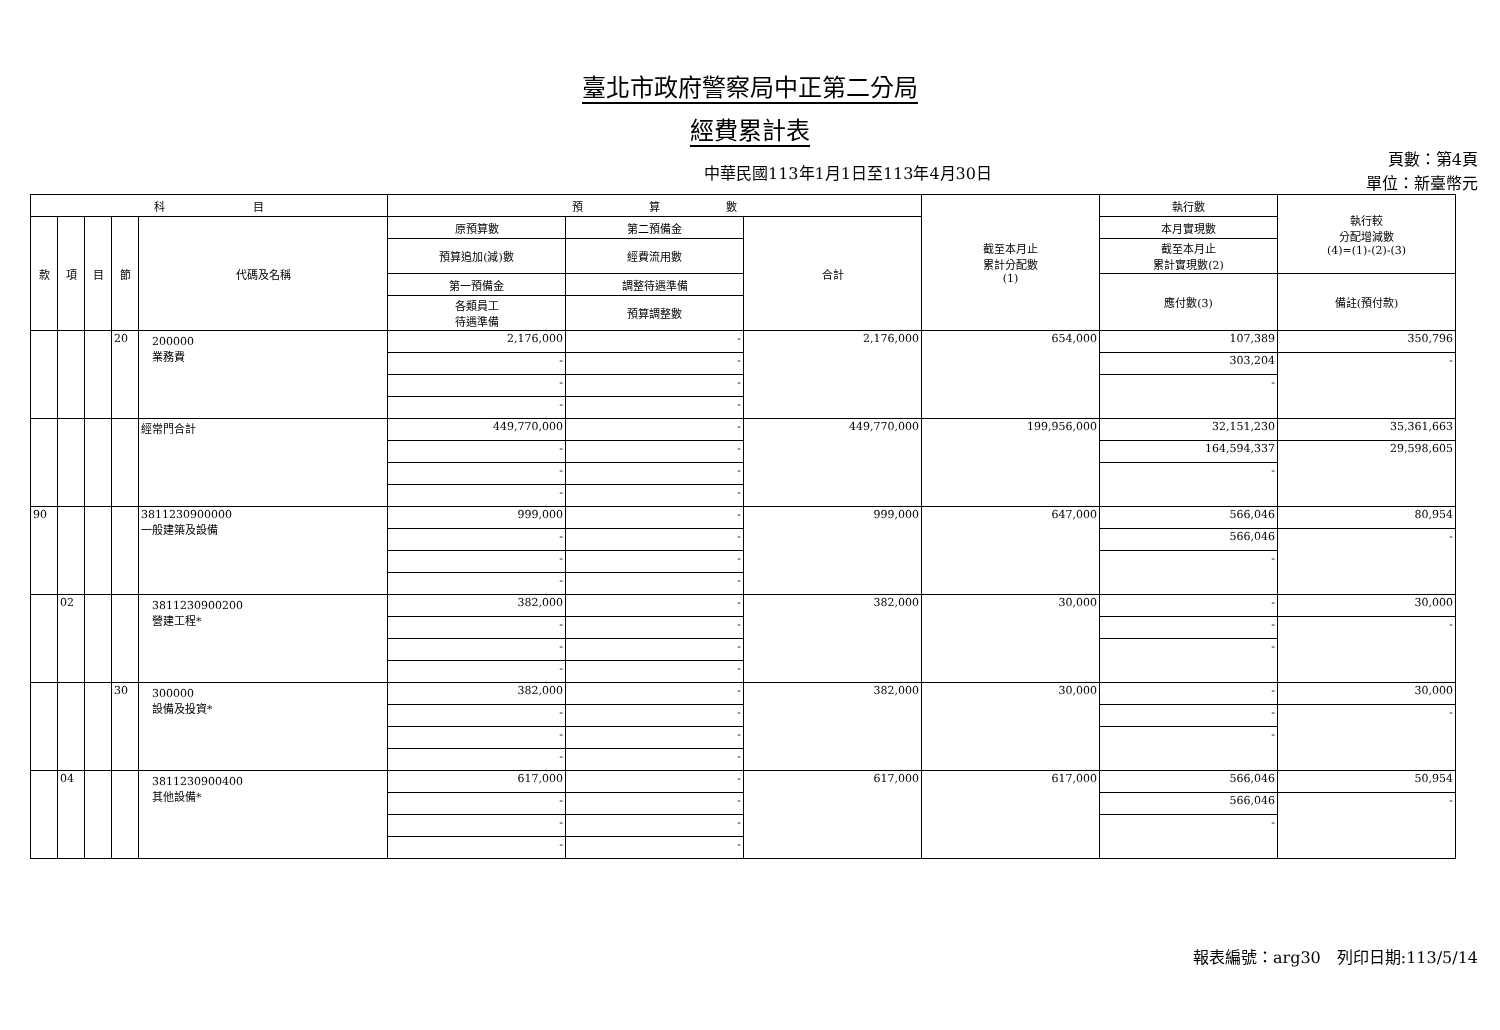臺北市政府警察局中正第二分局
經費累計表
中華民國113年1月1日至113年4月30日
頁數：第4頁
單位：新臺幣元
| 科 目 | | | | | 預 算 數 | | | 截至本月止 累計分配數 (1) | 執行數 | 執行較 分配增減數 (4)=(1)-(2)-(3) |
| --- | --- | --- | --- | --- | --- | --- | --- | --- | --- | --- |
| 款 | 項 | 目 | 節 | 代碼及名稱 | 原預算數 | 第二預備金 | 合計 | | 本月實現數 | |
| | | | | | 預算追加(減)數 | 經費流用數 | | | 截至本月止 累計實現數(2) | |
| | | | | | 第一預備金 | 調整待遇準備 | | | 應付數(3) | 備註(預付款) |
| | | | | | 各類員工 待遇準備 | 預算調整數 | | | | |
| | | | 20 | 200000 業務費 | 2,176,000 | - | 2,176,000 | 654,000 | 107,389 | 350,796 |
| | | | | | - | - | | | 303,204 | - |
| | | | | | - | - | | | - | |
| | | | | | - | - | | | | |
| | | | | 經常門合計 | 449,770,000 | - | 449,770,000 | 199,956,000 | 32,151,230 | 35,361,663 |
| | | | | | - | - | | | 164,594,337 | 29,598,605 |
| | | | | | - | - | | | - | |
| | | | | | - | - | | | | |
| 90 | | | | 3811230900000 一般建築及設備 | 999,000 | - | 999,000 | 647,000 | 566,046 | 80,954 |
| | | | | | - | - | | | 566,046 | - |
| | | | | | - | - | | | - | |
| | | | | | - | - | | | | |
| | 02 | | | 3811230900200 營建工程* | 382,000 | - | 382,000 | 30,000 | - | 30,000 |
| | | | | | - | - | | | - | - |
| | | | | | - | - | | | - | |
| | | | | | - | - | | | | |
| | | | 30 | 300000 設備及投資* | 382,000 | - | 382,000 | 30,000 | - | 30,000 |
| | | | | | - | - | | | - | - |
| | | | | | - | - | | | - | |
| | | | | | - | - | | | | |
| | 04 | | | 3811230900400 其他設備* | 617,000 | - | 617,000 | 617,000 | 566,046 | 50,954 |
| | | | | | - | - | | | 566,046 | - |
| | | | | | - | - | | | - | |
| | | | | | - | - | | | | |
報表編號：arg30　列印日期:113/5/14